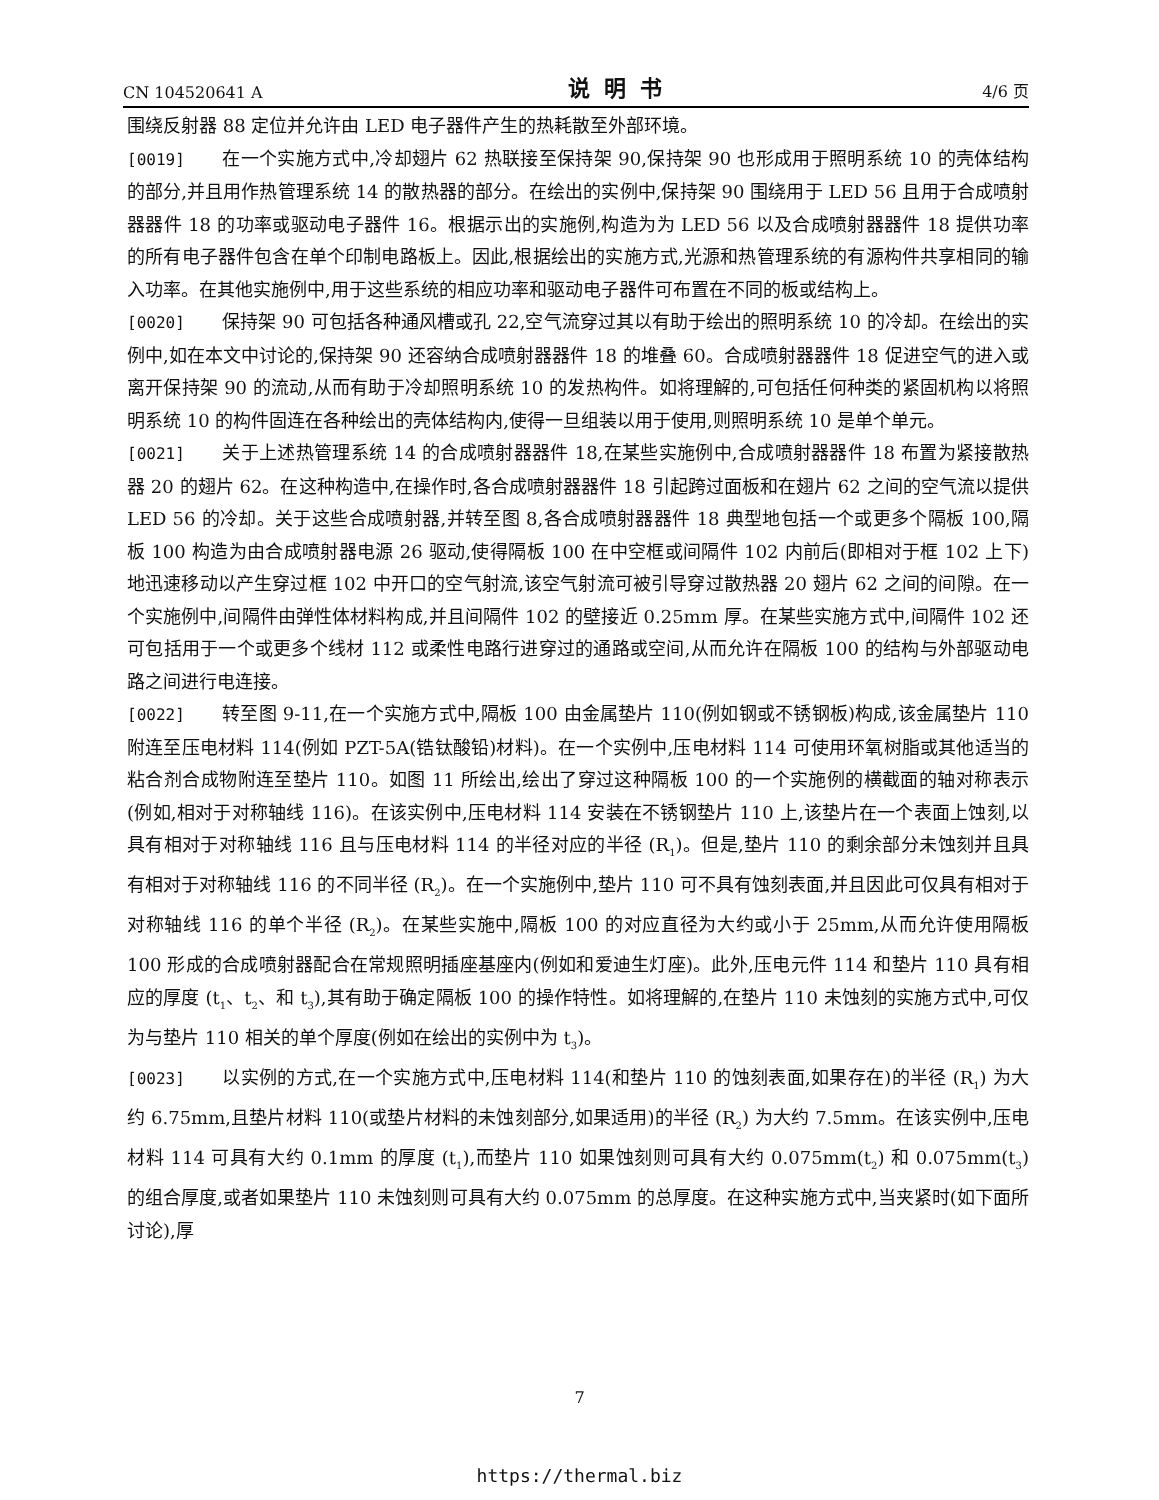CN 104520641 A 说明书 4/6 页
围绕反射器 88 定位并允许由 LED 电子器件产生的热耗散至外部环境。
[0019] 在一个实施方式中,冷却翅片 62 热联接至保持架 90,保持架 90 也形成用于照明系统 10 的壳体结构的部分,并且用作热管理系统 14 的散热器的部分。在绘出的实例中,保持架 90 围绕用于 LED 56 且用于合成喷射器器件 18 的功率或驱动电子器件 16。根据示出的实施例,构造为为 LED 56 以及合成喷射器器件 18 提供功率的所有电子器件包含在单个印制电路板上。因此,根据绘出的实施方式,光源和热管理系统的有源构件共享相同的输入功率。在其他实施例中,用于这些系统的相应功率和驱动电子器件可布置在不同的板或结构上。
[0020] 保持架 90 可包括各种通风槽或孔 22,空气流穿过其以有助于绘出的照明系统 10 的冷却。在绘出的实例中,如在本文中讨论的,保持架 90 还容纳合成喷射器器件 18 的堆叠 60。合成喷射器器件 18 促进空气的进入或离开保持架 90 的流动,从而有助于冷却照明系统 10 的发热构件。如将理解的,可包括任何种类的紧固机构以将照明系统 10 的构件固连在各种绘出的壳体结构内,使得一旦组装以用于使用,则照明系统 10 是单个单元。
[0021] 关于上述热管理系统 14 的合成喷射器器件 18,在某些实施例中,合成喷射器器件 18 布置为紧接散热器 20 的翅片 62。在这种构造中,在操作时,各合成喷射器器件 18 引起跨过面板和在翅片 62 之间的空气流以提供 LED 56 的冷却。关于这些合成喷射器,并转至图 8,各合成喷射器器件 18 典型地包括一个或更多个隔板 100,隔板 100 构造为由合成喷射器电源 26 驱动,使得隔板 100 在中空框或间隔件 102 内前后(即相对于框 102 上下)地迅速移动以产生穿过框 102 中开口的空气射流,该空气射流可被引导穿过散热器 20 翅片 62 之间的间隙。在一个实施例中,间隔件由弹性体材料构成,并且间隔件 102 的壁接近 0.25mm 厚。在某些实施方式中,间隔件 102 还可包括用于一个或更多个线材 112 或柔性电路行进穿过的通路或空间,从而允许在隔板 100 的结构与外部驱动电路之间进行电连接。
[0022] 转至图 9-11,在一个实施方式中,隔板 100 由金属垫片 110(例如钢或不锈钢板)构成,该金属垫片 110 附连至压电材料 114(例如 PZT-5A(锆钛酸铅)材料)。在一个实例中,压电材料 114 可使用环氧树脂或其他适当的粘合剂合成物附连至垫片 110。如图 11 所绘出,绘出了穿过这种隔板 100 的一个实施例的横截面的轴对称表示(例如,相对于对称轴线 116)。在该实例中,压电材料 114 安装在不锈钢垫片 110 上,该垫片在一个表面上蚀刻,以具有相对于对称轴线 116 且与压电材料 114 的半径对应的半径 (R<sub>1</sub>)。但是,垫片 110 的剩余部分未蚀刻并且具有相对于对称轴线 116 的不同半径 (R<sub>2</sub>)。在一个实施例中,垫片 110 可不具有蚀刻表面,并且因此可仅具有相对于对称轴线 116 的单个半径 (R<sub>2</sub>)。在某些实施中,隔板 100 的对应直径为大约或小于 25mm,从而允许使用隔板 100 形成的合成喷射器配合在常规照明插座基座内(例如和爱迪生灯座)。此外,压电元件 114 和垫片 110 具有相应的厚度 (t<sub>1</sub>、t<sub>2</sub>、和 t<sub>3</sub>),其有助于确定隔板 100 的操作特性。如将理解的,在垫片 110 未蚀刻的实施方式中,可仅为与垫片 110 相关的单个厚度(例如在绘出的实例中为 t<sub>3</sub>)。
[0023] 以实例的方式,在一个实施方式中,压电材料 114(和垫片 110 的蚀刻表面,如果存在)的半径 (R<sub>1</sub>) 为大约 6.75mm,且垫片材料 110(或垫片材料的未蚀刻部分,如果适用)的半径 (R<sub>2</sub>) 为大约 7.5mm。在该实例中,压电材料 114 可具有大约 0.1mm 的厚度 (t<sub>1</sub>),而垫片 110 如果蚀刻则可具有大约 0.075mm(t<sub>2</sub>) 和 0.075mm(t<sub>3</sub>) 的组合厚度,或者如果垫片 110 未蚀刻则可具有大约 0.075mm 的总厚度。在这种实施方式中,当夹紧时(如下面所讨论),厚
7
https://thermal.biz